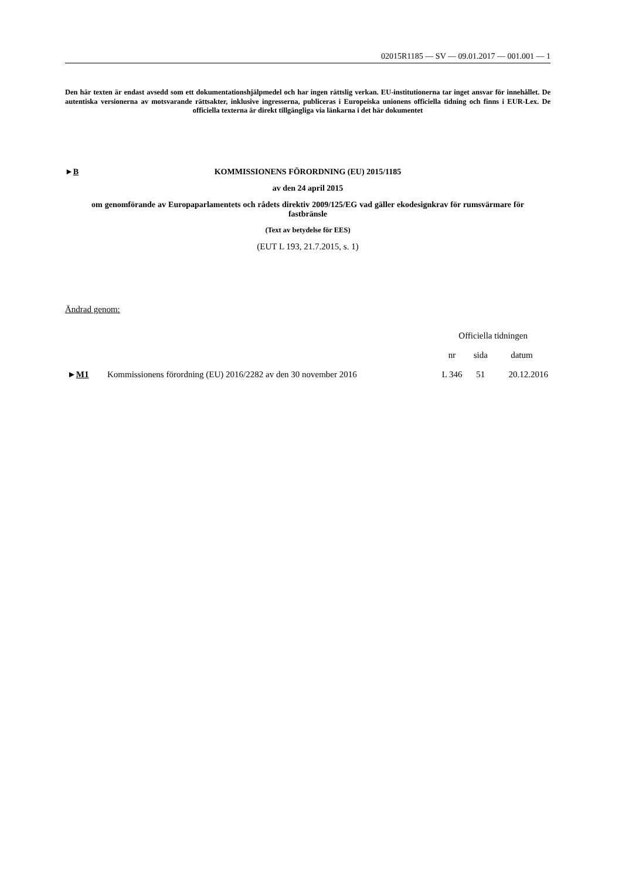02015R1185 — SV — 09.01.2017 — 001.001 — 1
Den här texten är endast avsedd som ett dokumentationshjälpmedel och har ingen rättslig verkan. EU-institutionerna tar inget ansvar för innehållet. De autentiska versionerna av motsvarande rättsakter, inklusive ingresserna, publiceras i Europeiska unionens officiella tidning och finns i EUR-Lex. De officiella texterna är direkt tillgängliga via länkarna i det här dokumentet
►B KOMMISSIONENS FÖRORDNING (EU) 2015/1185
av den 24 april 2015
om genomförande av Europaparlamentets och rådets direktiv 2009/125/EG vad gäller ekodesignkrav för rumsvärmare för fastbränsle
(Text av betydelse för EES)
(EUT L 193, 21.7.2015, s. 1)
Ändrad genom:
| | | Officiella tidningen | | |
| --- | --- | --- | --- | --- |
| | | nr | sida | datum |
| ► M1 | Kommissionens förordning (EU) 2016/2282 av den 30 november 2016 | L 346 | 51 | 20.12.2016 |